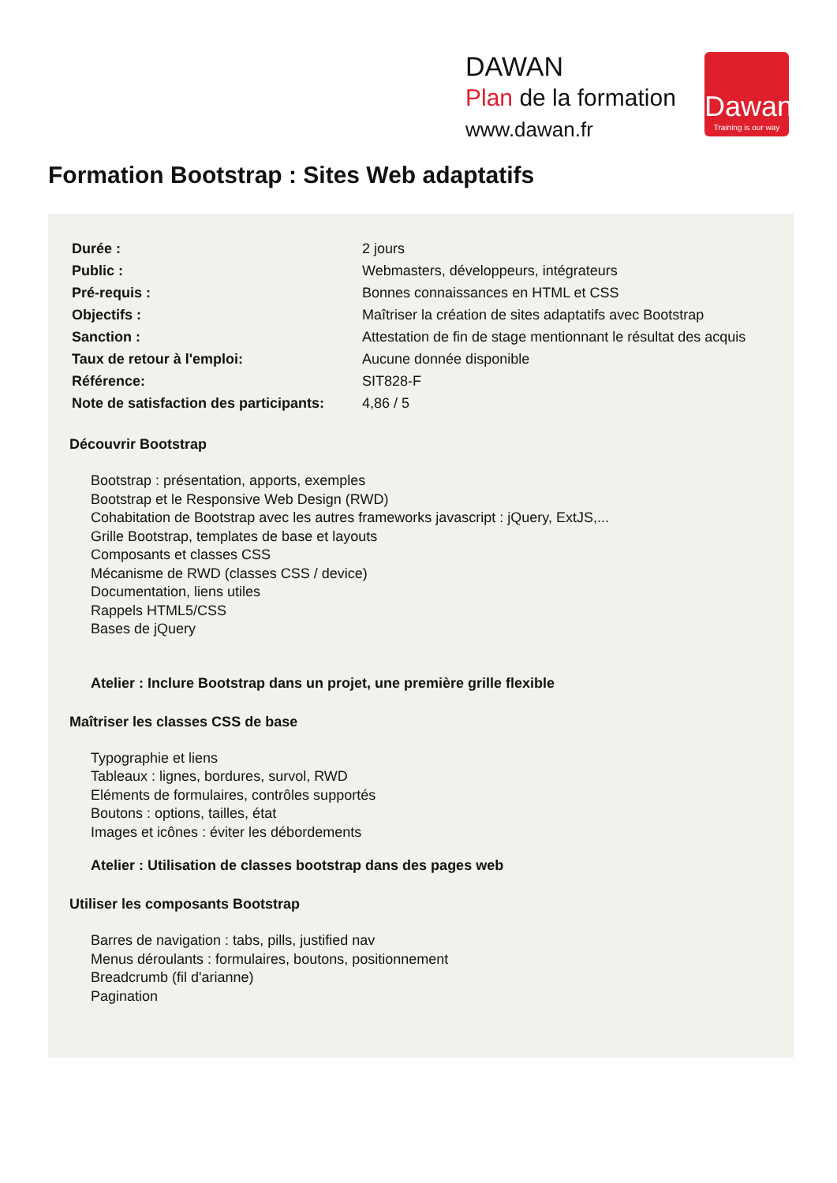DAWAN
Plan de la formation
www.dawan.fr
Dawan
Training is our way
Formation Bootstrap : Sites Web adaptatifs
| Durée : | 2 jours |
| Public : | Webmasters, développeurs, intégrateurs |
| Pré-requis : | Bonnes connaissances en HTML et CSS |
| Objectifs : | Maîtriser la création de sites adaptatifs avec Bootstrap |
| Sanction : | Attestation de fin de stage mentionnant le résultat des acquis |
| Taux de retour à l'emploi: | Aucune donnée disponible |
| Référence: | SIT828-F |
| Note de satisfaction des participants: | 4,86 / 5 |
Découvrir Bootstrap
Bootstrap : présentation, apports, exemples
Bootstrap et le Responsive Web Design (RWD)
Cohabitation de Bootstrap avec les autres frameworks javascript : jQuery, ExtJS,...
Grille Bootstrap, templates de base et layouts
Composants et classes CSS
Mécanisme de RWD (classes CSS / device)
Documentation, liens utiles
Rappels HTML5/CSS
Bases de jQuery
Atelier : Inclure Bootstrap dans un projet, une première grille flexible
Maîtriser les classes CSS de base
Typographie et liens
Tableaux : lignes, bordures, survol, RWD
Eléments de formulaires, contrôles supportés
Boutons : options, tailles, état
Images et icônes : éviter les débordements
Atelier : Utilisation de classes bootstrap dans des pages web
Utiliser les composants Bootstrap
Barres de navigation : tabs, pills, justified nav
Menus déroulants : formulaires, boutons, positionnement
Breadcrumb (fil d'arianne)
Pagination